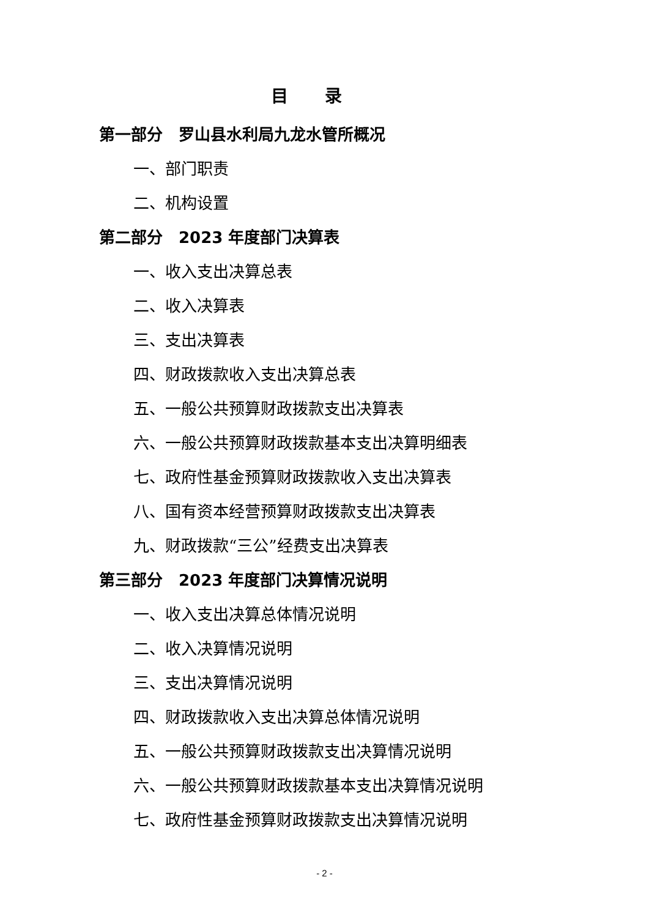目录
第一部分　罗山县水利局九龙水管所概况
一、部门职责
二、机构设置
第二部分　2023 年度部门决算表
一、收入支出决算总表
二、收入决算表
三、支出决算表
四、财政拨款收入支出决算总表
五、一般公共预算财政拨款支出决算表
六、一般公共预算财政拨款基本支出决算明细表
七、政府性基金预算财政拨款收入支出决算表
八、国有资本经营预算财政拨款支出决算表
九、财政拨款“三公”经费支出决算表
第三部分　2023 年度部门决算情况说明
一、收入支出决算总体情况说明
二、收入决算情况说明
三、支出决算情况说明
四、财政拨款收入支出决算总体情况说明
五、一般公共预算财政拨款支出决算情况说明
六、一般公共预算财政拨款基本支出决算情况说明
七、政府性基金预算财政拨款支出决算情况说明
- 2 -